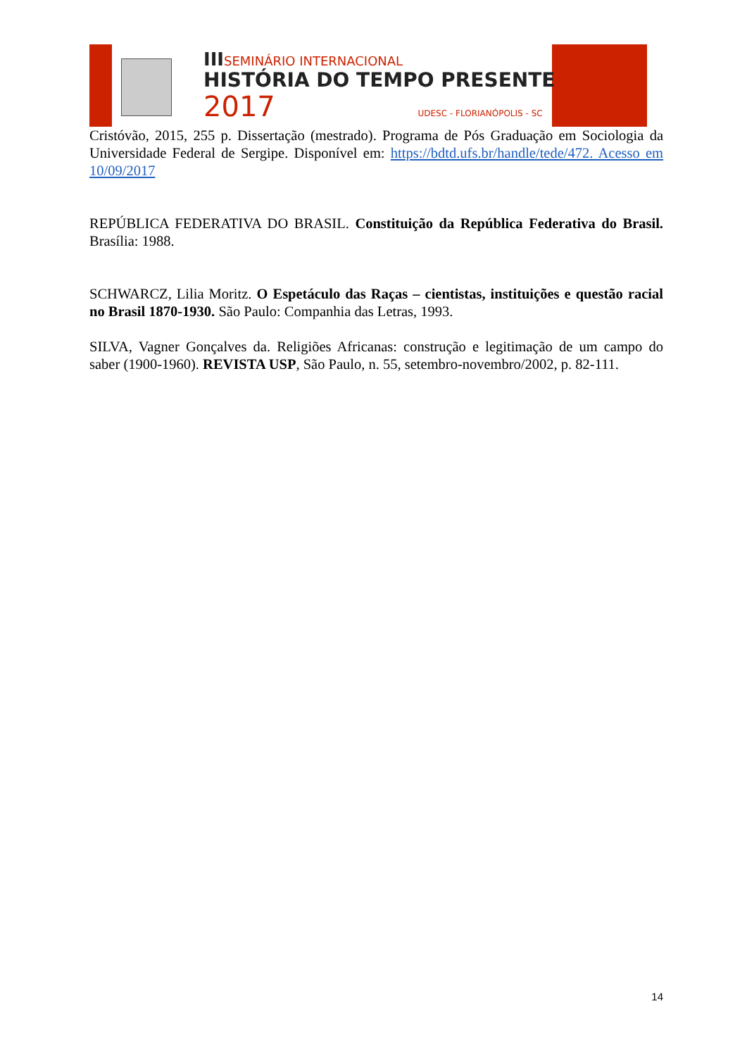IIISEMINÁRIO INTERNACIONAL
HISTÓRIA DO TEMPO PRESENTE
2017 UDESC - FLORIANÓPOLIS - SC
Cristóvão, 2015, 255 p. Dissertação (mestrado). Programa de Pós Graduação em Sociologia da Universidade Federal de Sergipe. Disponível em: https://bdtd.ufs.br/handle/tede/472. Acesso em 10/09/2017
REPÚBLICA FEDERATIVA DO BRASIL. Constituição da República Federativa do Brasil. Brasília: 1988.
SCHWARCZ, Lilia Moritz. O Espetáculo das Raças – cientistas, instituições e questão racial no Brasil 1870-1930. São Paulo: Companhia das Letras, 1993.
SILVA, Vagner Gonçalves da. Religiões Africanas: construção e legitimação de um campo do saber (1900-1960). REVISTA USP, São Paulo, n. 55, setembro-novembro/2002, p. 82-111.
14